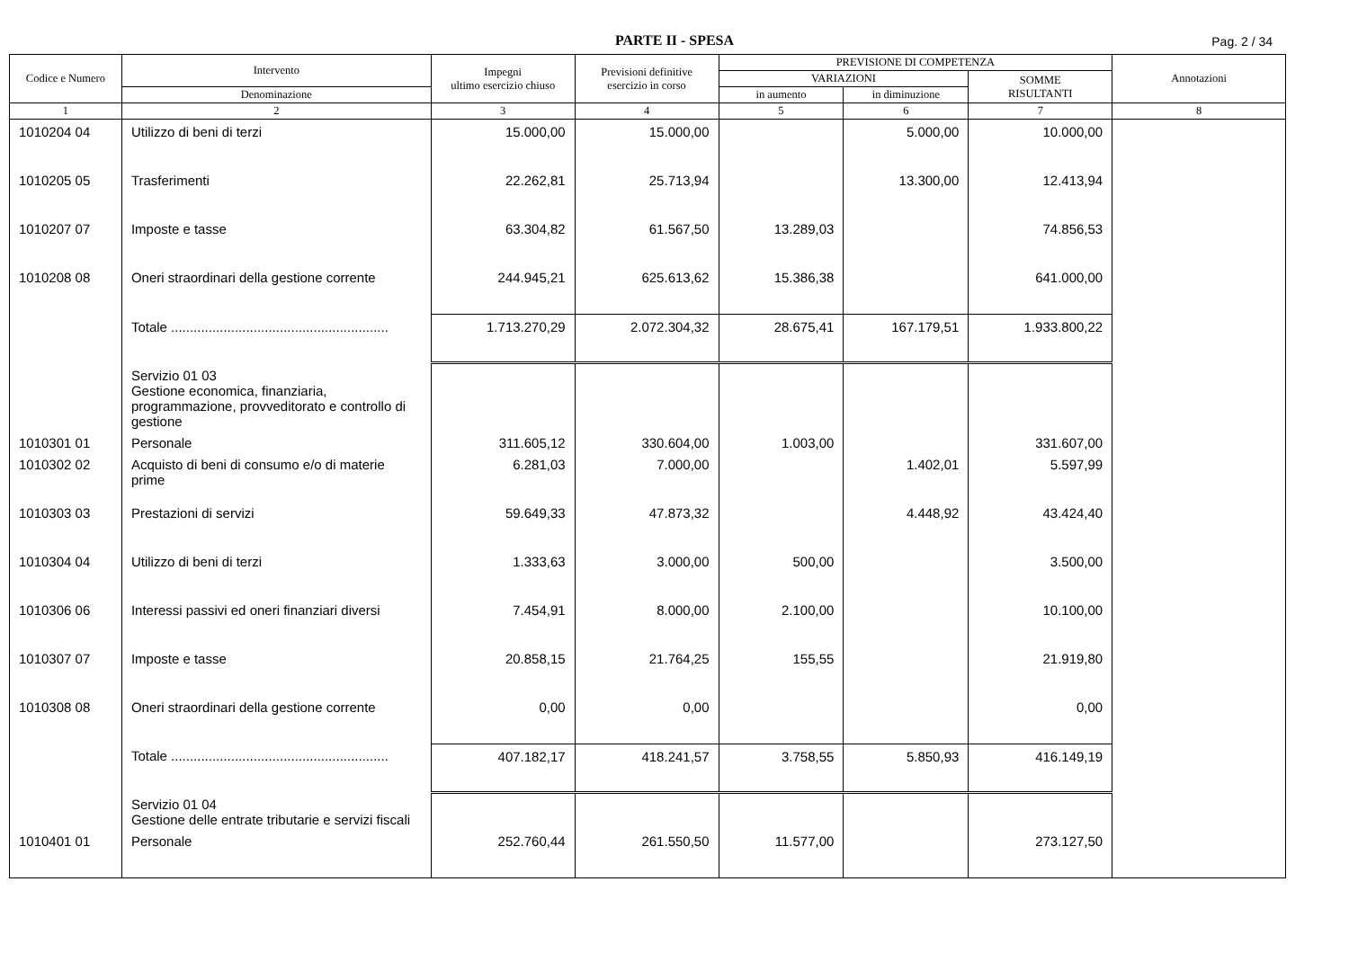PARTE II - SPESA
Pag. 2 / 34
| Codice e Numero | Intervento | Impegni ultimo esercizio chiuso | Previsioni definitive esercizio in corso | PREVISIONE DI COMPETENZA | | | Annotazioni |
| --- | --- | --- | --- | --- | --- | --- | --- |
| | | | | VARIAZIONI | | SOMME RISULTANTI | |
| | Denominazione | | | in aumento | in diminuzione | | |
| 1 | 2 | 3 | 4 | 5 | 6 | 7 | 8 |
| 1010204 04 | Utilizzo di beni di terzi | 15.000,00 | 15.000,00 | | 5.000,00 | 10.000,00 | |
| 1010205 05 | Trasferimenti | 22.262,81 | 25.713,94 | | 13.300,00 | 12.413,94 | |
| 1010207 07 | Imposte e tasse | 63.304,82 | 61.567,50 | 13.289,03 | | 74.856,53 | |
| 1010208 08 | Oneri straordinari della gestione corrente | 244.945,21 | 625.613,62 | 15.386,38 | | 641.000,00 | |
| | Totale .......................................................... | 1.713.270,29 | 2.072.304,32 | 28.675,41 | 167.179,51 | 1.933.800,22 | |
| | Servizio 01 03 Gestione economica, finanziaria, programmazione, provveditorato e controllo di gestione | | | | | | |
| 1010301 01 | Personale | 311.605,12 | 330.604,00 | 1.003,00 | | 331.607,00 | |
| 1010302 02 | Acquisto di beni di consumo e/o di materie prime | 6.281,03 | 7.000,00 | | 1.402,01 | 5.597,99 | |
| 1010303 03 | Prestazioni di servizi | 59.649,33 | 47.873,32 | | 4.448,92 | 43.424,40 | |
| 1010304 04 | Utilizzo di beni di terzi | 1.333,63 | 3.000,00 | 500,00 | | 3.500,00 | |
| 1010306 06 | Interessi passivi ed oneri finanziari diversi | 7.454,91 | 8.000,00 | 2.100,00 | | 10.100,00 | |
| 1010307 07 | Imposte e tasse | 20.858,15 | 21.764,25 | 155,55 | | 21.919,80 | |
| 1010308 08 | Oneri straordinari della gestione corrente | 0,00 | 0,00 | | | 0,00 | |
| | Totale .......................................................... | 407.182,17 | 418.241,57 | 3.758,55 | 5.850,93 | 416.149,19 | |
| | Servizio 01 04 Gestione delle entrate tributarie e servizi fiscali | | | | | | |
| 1010401 01 | Personale | 252.760,44 | 261.550,50 | 11.577,00 | | 273.127,50 | |